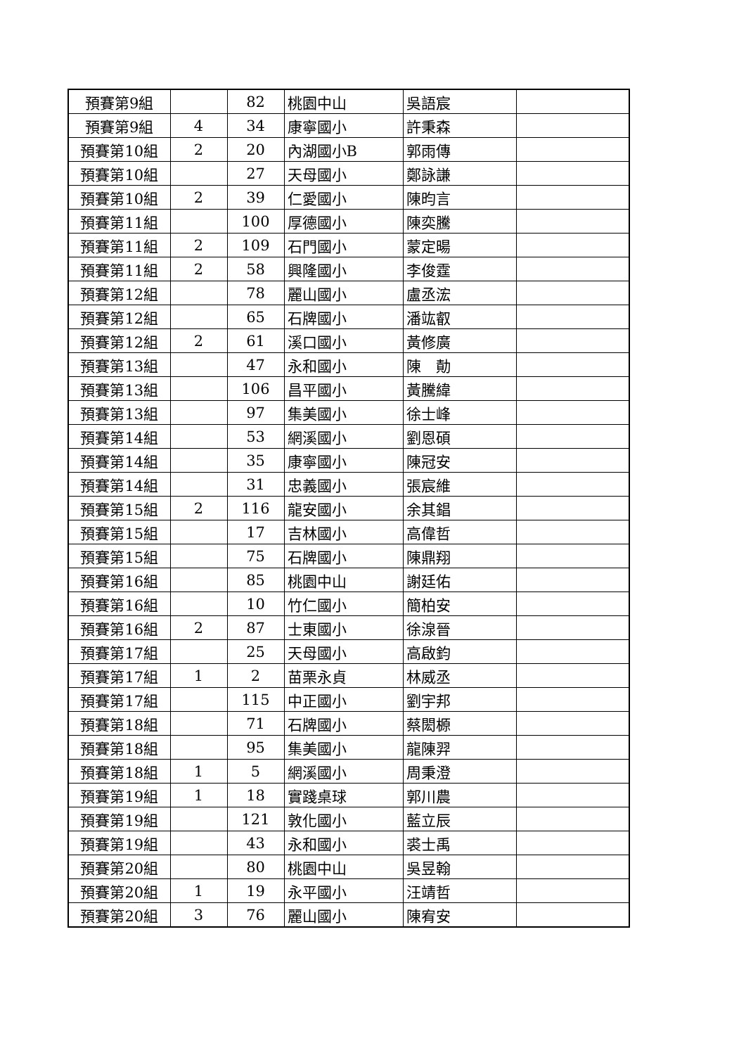| 預賽第9組 | | 82 | 桃園中山 | 吳語宸 | |
| 預賽第9組 | 4 | 34 | 康寧國小 | 許秉森 | |
| 預賽第10組 | 2 | 20 | 內湖國小B | 郭雨傳 | |
| 預賽第10組 | | 27 | 天母國小 | 鄭詠謙 | |
| 預賽第10組 | 2 | 39 | 仁愛國小 | 陳昀言 | |
| 預賽第11組 | | 100 | 厚德國小 | 陳奕騰 | |
| 預賽第11組 | 2 | 109 | 石門國小 | 蒙定暘 | |
| 預賽第11組 | 2 | 58 | 興隆國小 | 李俊霆 | |
| 預賽第12組 | | 78 | 麗山國小 | 盧丞浤 | |
| 預賽第12組 | | 65 | 石牌國小 | 潘竑叡 | |
| 預賽第12組 | 2 | 61 | 溪口國小 | 黃修廣 | |
| 預賽第13組 | | 47 | 永和國小 | 陳 勣 | |
| 預賽第13組 | | 106 | 昌平國小 | 黃騰緯 | |
| 預賽第13組 | | 97 | 集美國小 | 徐士峰 | |
| 預賽第14組 | | 53 | 網溪國小 | 劉恩碩 | |
| 預賽第14組 | | 35 | 康寧國小 | 陳冠安 | |
| 預賽第14組 | | 31 | 忠義國小 | 張宸維 | |
| 預賽第15組 | 2 | 116 | 龍安國小 | 余其錩 | |
| 預賽第15組 | | 17 | 吉林國小 | 高偉哲 | |
| 預賽第15組 | | 75 | 石牌國小 | 陳鼎翔 | |
| 預賽第16組 | | 85 | 桃園中山 | 謝廷佑 | |
| 預賽第16組 | | 10 | 竹仁國小 | 簡柏安 | |
| 預賽第16組 | 2 | 87 | 士東國小 | 徐湶晉 | |
| 預賽第17組 | | 25 | 天母國小 | 高啟鈞 | |
| 預賽第17組 | 1 | 2 | 苗栗永貞 | 林威丞 | |
| 預賽第17組 | | 115 | 中正國小 | 劉宇邦 | |
| 預賽第18組 | | 71 | 石牌國小 | 蔡閎榞 | |
| 預賽第18組 | | 95 | 集美國小 | 龍陳羿 | |
| 預賽第18組 | 1 | 5 | 網溪國小 | 周秉澄 | |
| 預賽第19組 | 1 | 18 | 實踐桌球 | 郭川農 | |
| 預賽第19組 | | 121 | 敦化國小 | 藍立辰 | |
| 預賽第19組 | | 43 | 永和國小 | 裘士禹 | |
| 預賽第20組 | | 80 | 桃園中山 | 吳昱翰 | |
| 預賽第20組 | 1 | 19 | 永平國小 | 汪靖哲 | |
| 預賽第20組 | 3 | 76 | 麗山國小 | 陳宥安 | |